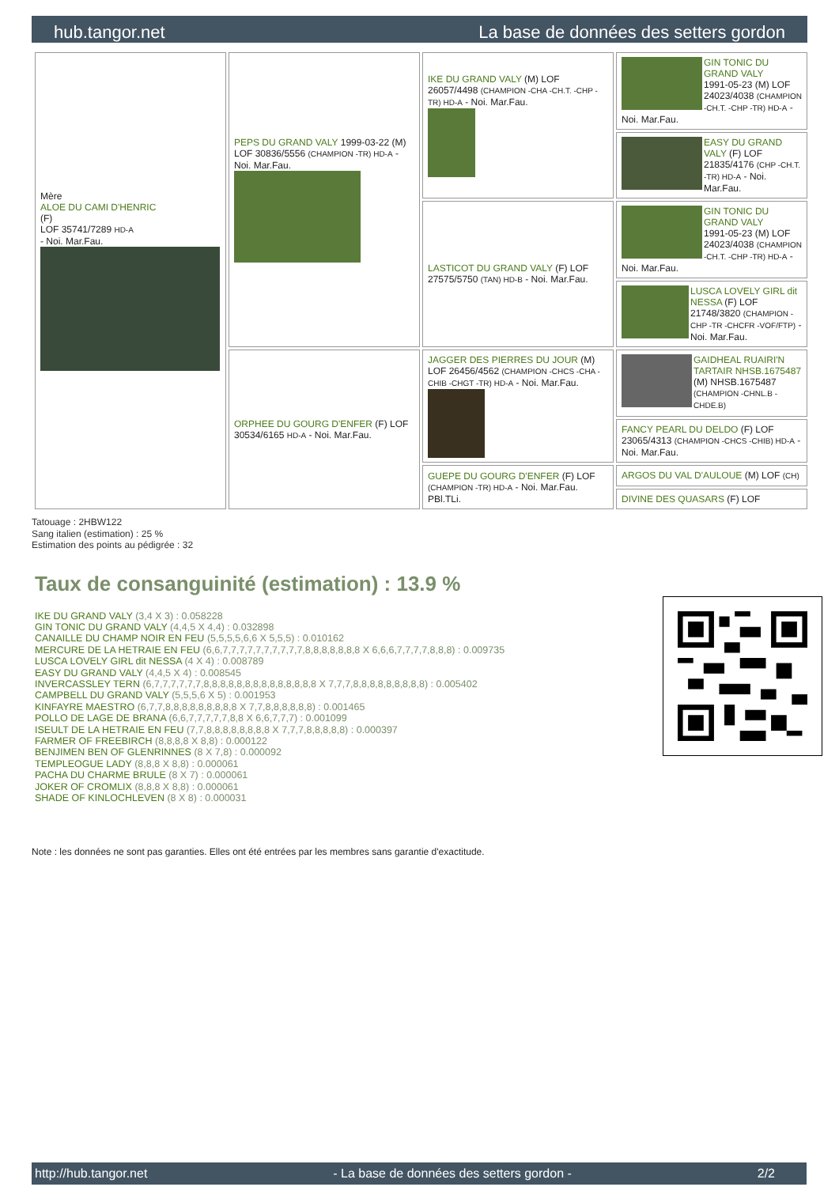hub.tangor.net La base de données des setters gordon
| Mère ALOE DU CAMI D'HENRIC (F) LOF 35741/7289 HD-A - Noi. Mar.Fau. | PEPS DU GRAND VALY 1999-03-22 (M) LOF 30836/5556 (CHAMPION -TR) HD-A - Noi. Mar.Fau. | IKE DU GRAND VALY (M) LOF 26057/4498 (CHAMPION -CHA -CH.T. -CHP -TR) HD-A - Noi. Mar.Fau. | GIN TONIC DU GRAND VALY 1991-05-23 (M) LOF 24023/4038 (CHAMPION -CH.T. -CHP -TR) HD-A - Noi. Mar.Fau. |
| | | | EASY DU GRAND VALY (F) LOF 21835/4176 (CHP -CH.T. -TR) HD-A - Noi. Mar.Fau. |
| | | LASTICOT DU GRAND VALY (F) LOF 27575/5750 (TAN) HD-B - Noi. Mar.Fau. | GIN TONIC DU GRAND VALY 1991-05-23 (M) LOF 24023/4038 (CHAMPION -CH.T. -CHP -TR) HD-A - Noi. Mar.Fau. |
| | | | LUSCA LOVELY GIRL dit NESSA (F) LOF 21748/3820 (CHAMPION -CHP -TR -CHCFR -VOF/FTP) - Noi. Mar.Fau. |
| | ORPHEE DU GOURG D'ENFER (F) LOF 30534/6165 HD-A - Noi. Mar.Fau. | JAGGER DES PIERRES DU JOUR (M) LOF 26456/4562 (CHAMPION -CHCS -CHA -CHIB -CHGT -TR) HD-A - Noi. Mar.Fau. | GAIDHEAL RUAIRI'N TARTAIR NHSB.1675487 (M) NHSB.1675487 (CHAMPION -CHNL.B -CHDE.B) |
| | | | FANCY PEARL DU DELDO (F) LOF 23065/4313 (CHAMPION -CHCS -CHIB) HD-A - Noi. Mar.Fau. |
| | | GUEPE DU GOURG D'ENFER (F) LOF (CHAMPION -TR) HD-A - Noi. Mar.Fau. PBl.TLi. | ARGOS DU VAL D'AULOUE (M) LOF (CH) |
| | | | DIVINE DES QUASARS (F) LOF |
Tatouage : 2HBW122
Sang italien (estimation) : 25 %
Estimation des points au pédigrée : 32
Taux de consanguinité (estimation) : 13.9 %
IKE DU GRAND VALY (3,4 X 3) : 0.058228
GIN TONIC DU GRAND VALY (4,4,5 X 4,4) : 0.032898
CANAILLE DU CHAMP NOIR EN FEU (5,5,5,5,6,6 X 5,5,5) : 0.010162
MERCURE DE LA HETRAIE EN FEU (6,6,7,7,7,7,7,7,7,7,7,7,8,8,8,8,8,8,8 X 6,6,6,7,7,7,7,8,8,8) : 0.009735
LUSCA LOVELY GIRL dit NESSA (4 X 4) : 0.008789
EASY DU GRAND VALY (4,4,5 X 4) : 0.008545
INVERCASSLEY TERN (6,7,7,7,7,7,7,8,8,8,8,8,8,8,8,8,8,8,8,8,8 X 7,7,7,8,8,8,8,8,8,8,8,8) : 0.005402
CAMPBELL DU GRAND VALY (5,5,5,6 X 5) : 0.001953
KINFAYRE MAESTRO (6,7,7,8,8,8,8,8,8,8,8,8 X 7,7,8,8,8,8,8,8) : 0.001465
POLLO DE LAGE DE BRANA (6,6,7,7,7,7,7,8,8 X 6,6,7,7,7) : 0.001099
ISEULT DE LA HETRAIE EN FEU (7,7,8,8,8,8,8,8,8,8 X 7,7,7,8,8,8,8,8) : 0.000397
FARMER OF FREEBIRCH (8,8,8,8 X 8,8) : 0.000122
BENJIMEN BEN OF GLENRINNES (8 X 7,8) : 0.000092
TEMPLEOGUE LADY (8,8,8 X 8,8) : 0.000061
PACHA DU CHARME BRULE (8 X 7) : 0.000061
JOKER OF CROMLIX (8,8,8 X 8,8) : 0.000061
SHADE OF KINLOCHLEVEN (8 X 8) : 0.000031
Note : les données ne sont pas garanties. Elles ont été entrées par les membres sans garantie d'exactitude.
http://hub.tangor.net - La base de données des setters gordon - 2/2